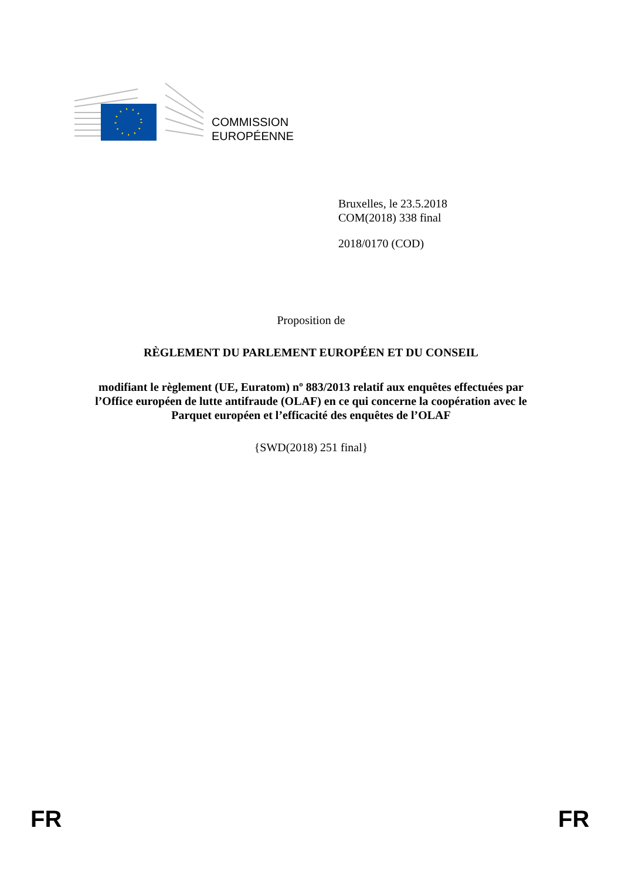COMMISSION
EUROPÉENNE
Bruxelles, le 23.5.2018
COM(2018) 338 final
2018/0170 (COD)
Proposition de
RÈGLEMENT DU PARLEMENT EUROPÉEN ET DU CONSEIL
modifiant le règlement (UE, Euratom) nº 883/2013 relatif aux enquêtes effectuées par
l’Office européen de lutte antifraude (OLAF) en ce qui concerne la coopération avec le
Parquet européen et l’efficacité des enquêtes de l’OLAF
{SWD(2018) 251 final}
FR FR